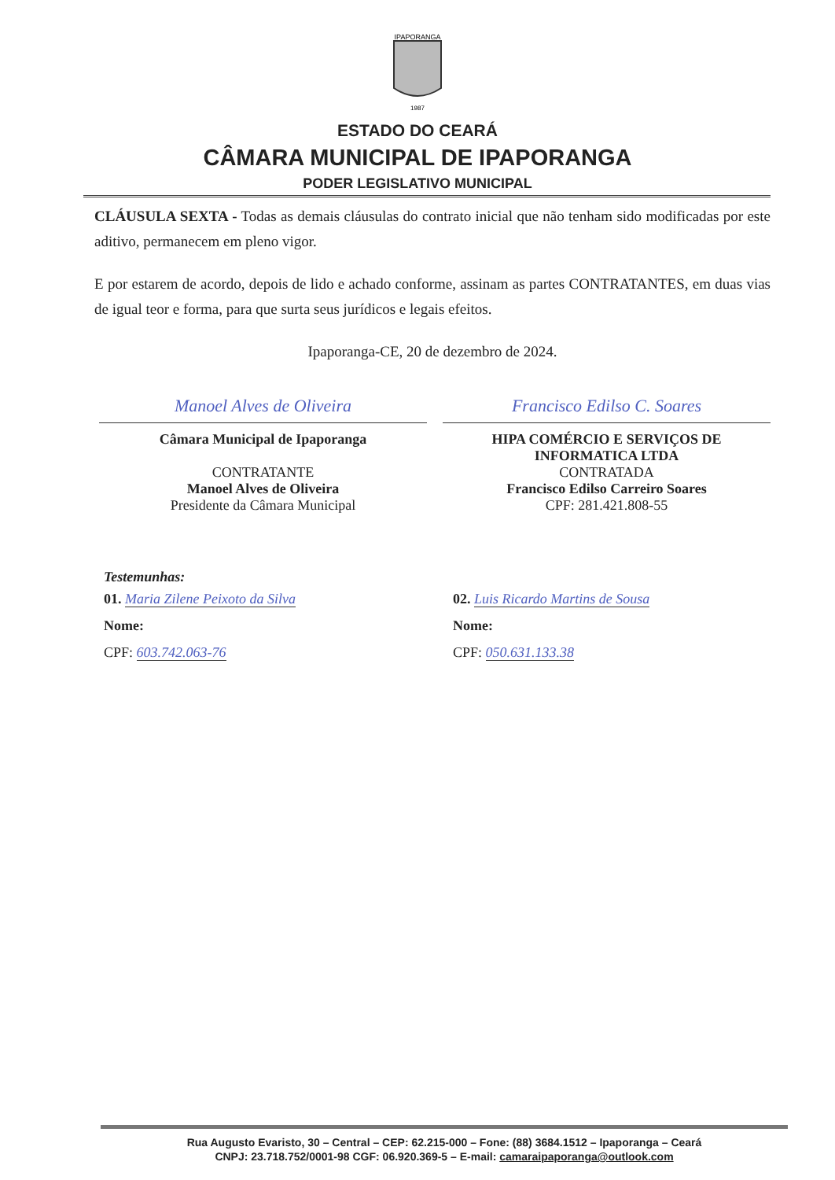IPAPORANGA
1987
ESTADO DO CEARÁ
CÂMARA MUNICIPAL DE IPAPORANGA
PODER LEGISLATIVO MUNICIPAL
CLÁUSULA SEXTA - Todas as demais cláusulas do contrato inicial que não tenham sido modificadas por este aditivo, permanecem em pleno vigor.
E por estarem de acordo, depois de lido e achado conforme, assinam as partes CONTRATANTES, em duas vias de igual teor e forma, para que surta seus jurídicos e legais efeitos.
Ipaporanga-CE, 20 de dezembro de 2024.
Manoel Alves de Oliveira
Câmara Municipal de Ipaporanga
CONTRATANTE
Manoel Alves de Oliveira
Presidente da Câmara Municipal
Francisco Edilso C. Soares
HIPA COMÉRCIO E SERVIÇOS DE INFORMATICA LTDA
CONTRATADA
Francisco Edilso Carreiro Soares
CPF: 281.421.808-55
Testemunhas:
01. Maria Zilene Peixoto da Silva
Nome:
CPF: 603.742.063-76
02. Luis Ricardo Martins de Sousa
Nome:
CPF: 050.631.133.38
Rua Augusto Evaristo, 30 – Central – CEP: 62.215-000 – Fone: (88) 3684.1512 – Ipaporanga – Ceará
CNPJ: 23.718.752/0001-98 CGF: 06.920.369-5 – E-mail: camaraipaporanga@outlook.com